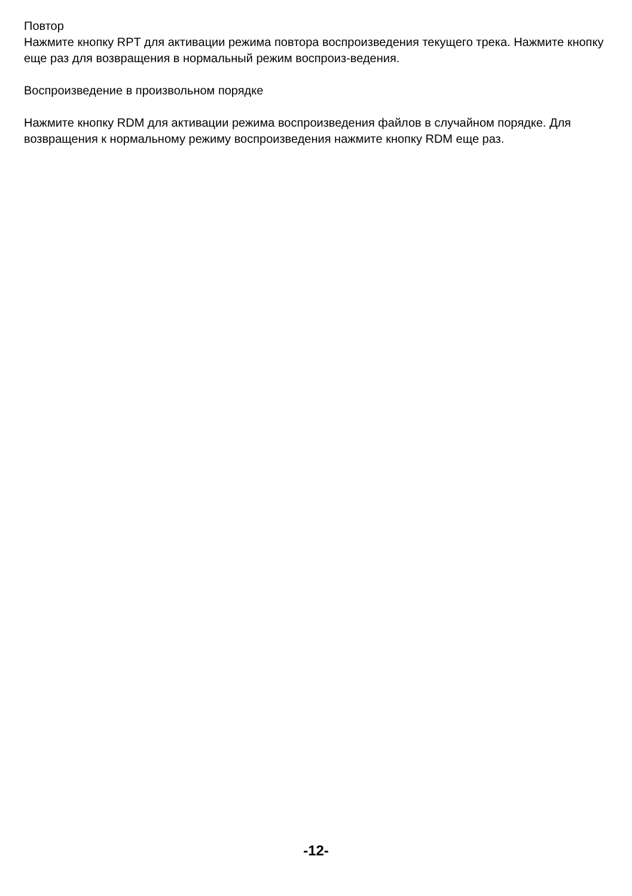Повтор
Нажмите кнопку RPT для активации режима повтора воспроизведения текущего трека. Нажмите кнопку еще раз для возвращения в нормальный режим воспроиз-ведения.
Воспроизведение в произвольном порядке
Нажмите кнопку RDM для активации режима воспроизведения файлов в случайном порядке. Для возвращения к нормальному режиму воспроизведения нажмите кнопку RDM еще раз.
-12-